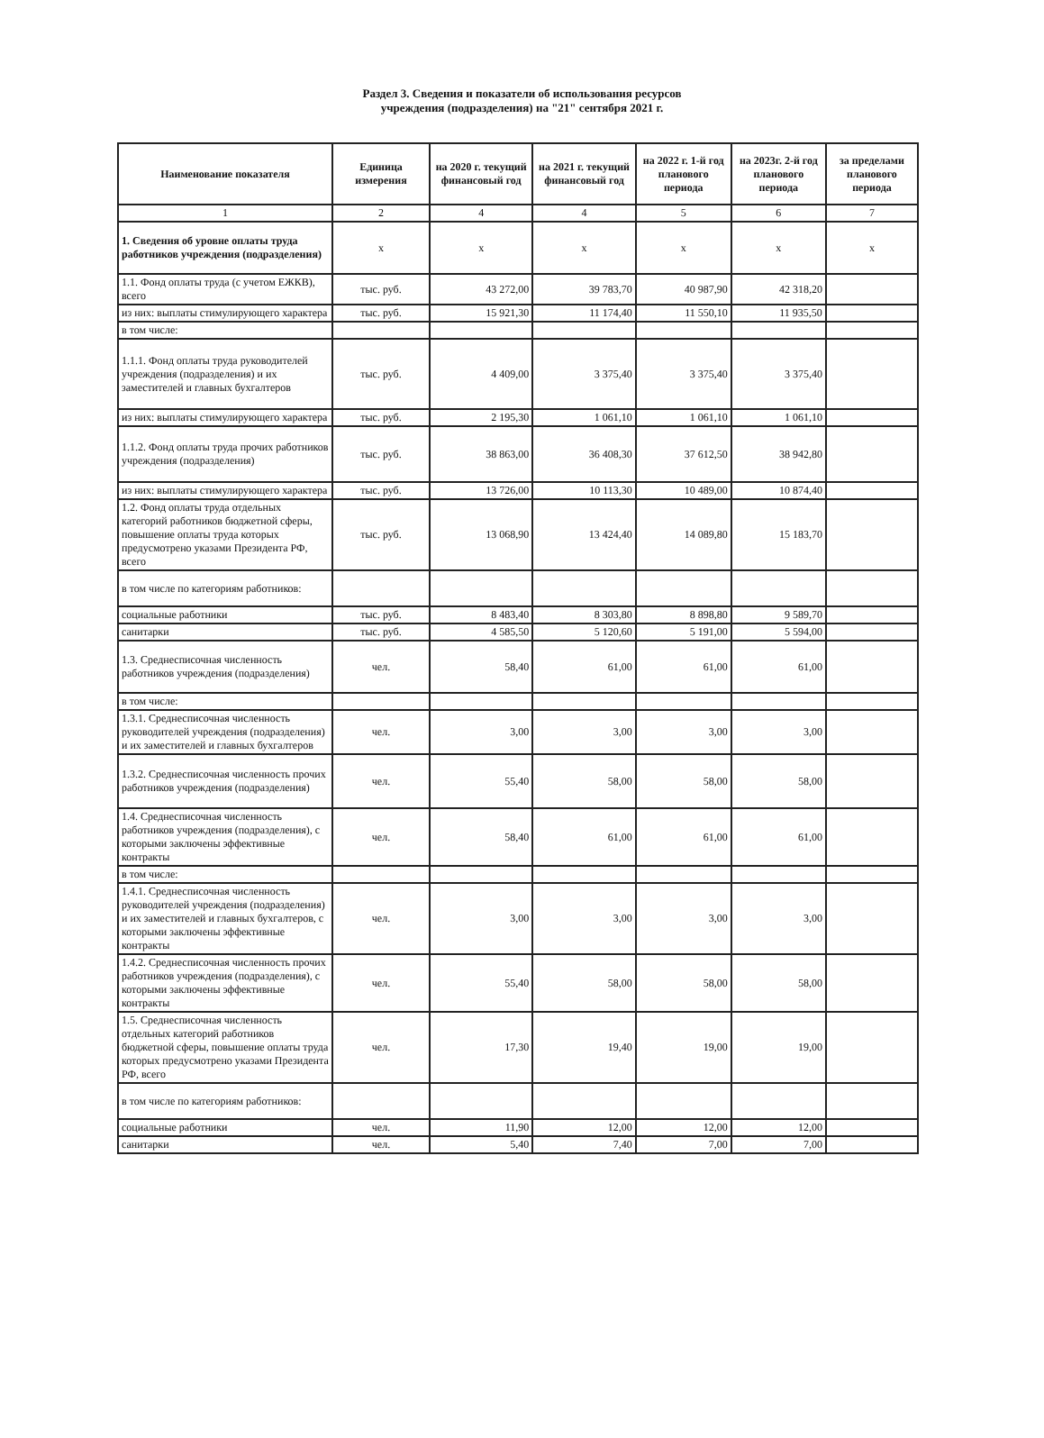Раздел 3. Сведения и показатели об использования ресурсов
учреждения (подразделения) на "21" сентября 2021 г.
| Наименование показателя | Единица измерения | на 2020 г. текущий финансовый год | на 2021 г. текущий финансовый год | на 2022 г. 1-й год планового периода | на 2023г. 2-й год планового периода | за пределами планового периода |
| --- | --- | --- | --- | --- | --- | --- |
| 1 | 2 | 4 | 4 | 5 | 6 | 7 |
| 1. Сведения об уровне оплаты труда работников учреждения (подразделения) | x | x | x | x | x | x |
| 1.1. Фонд оплаты труда (с учетом ЕЖКВ), всего | тыс. руб. | 43 272,00 | 39 783,70 | 40 987,90 | 42 318,20 | |
| из них: выплаты стимулирующего характера | тыс. руб. | 15 921,30 | 11 174,40 | 11 550,10 | 11 935,50 | |
| в том числе: | | | | | | |
| 1.1.1. Фонд оплаты труда руководителей учреждения (подразделения) и их заместителей и главных бухгалтеров | тыс. руб. | 4 409,00 | 3 375,40 | 3 375,40 | 3 375,40 | |
| из них: выплаты стимулирующего характера | тыс. руб. | 2 195,30 | 1 061,10 | 1 061,10 | 1 061,10 | |
| 1.1.2. Фонд оплаты труда прочих работников учреждения (подразделения) | тыс. руб. | 38 863,00 | 36 408,30 | 37 612,50 | 38 942,80 | |
| из них: выплаты стимулирующего характера | тыс. руб. | 13 726,00 | 10 113,30 | 10 489,00 | 10 874,40 | |
| 1.2. Фонд оплаты труда отдельных категорий работников бюджетной сферы, повышение оплаты труда которых предусмотрено указами Президента РФ, всего | тыс. руб. | 13 068,90 | 13 424,40 | 14 089,80 | 15 183,70 | |
| в том числе по категориям работников: | | | | | | |
| социальные работники | тыс. руб. | 8 483,40 | 8 303,80 | 8 898,80 | 9 589,70 | |
| санитарки | тыс. руб. | 4 585,50 | 5 120,60 | 5 191,00 | 5 594,00 | |
| 1.3. Среднесписочная численность работников учреждения (подразделения) | чел. | 58,40 | 61,00 | 61,00 | 61,00 | |
| в том числе: | | | | | | |
| 1.3.1. Среднесписочная численность руководителей учреждения (подразделения) и их заместителей и главных бухгалтеров | чел. | 3,00 | 3,00 | 3,00 | 3,00 | |
| 1.3.2. Среднесписочная численность прочих работников учреждения (подразделения) | чел. | 55,40 | 58,00 | 58,00 | 58,00 | |
| 1.4. Среднесписочная численность работников учреждения (подразделения), с которыми заключены эффективные контракты | чел. | 58,40 | 61,00 | 61,00 | 61,00 | |
| в том числе: | | | | | | |
| 1.4.1. Среднесписочная численность руководителей учреждения (подразделения) и их заместителей и главных бухгалтеров, с которыми заключены эффективные контракты | чел. | 3,00 | 3,00 | 3,00 | 3,00 | |
| 1.4.2. Среднесписочная численность прочих работников учреждения (подразделения), с которыми заключены эффективные контракты | чел. | 55,40 | 58,00 | 58,00 | 58,00 | |
| 1.5. Среднесписочная численность отдельных категорий работников бюджетной сферы, повышение оплаты труда которых предусмотрено указами Президента РФ, всего | чел. | 17,30 | 19,40 | 19,00 | 19,00 | |
| в том числе по категориям работников: | | | | | | |
| социальные работники | чел. | 11,90 | 12,00 | 12,00 | 12,00 | |
| санитарки | чел. | 5,40 | 7,40 | 7,00 | 7,00 | |